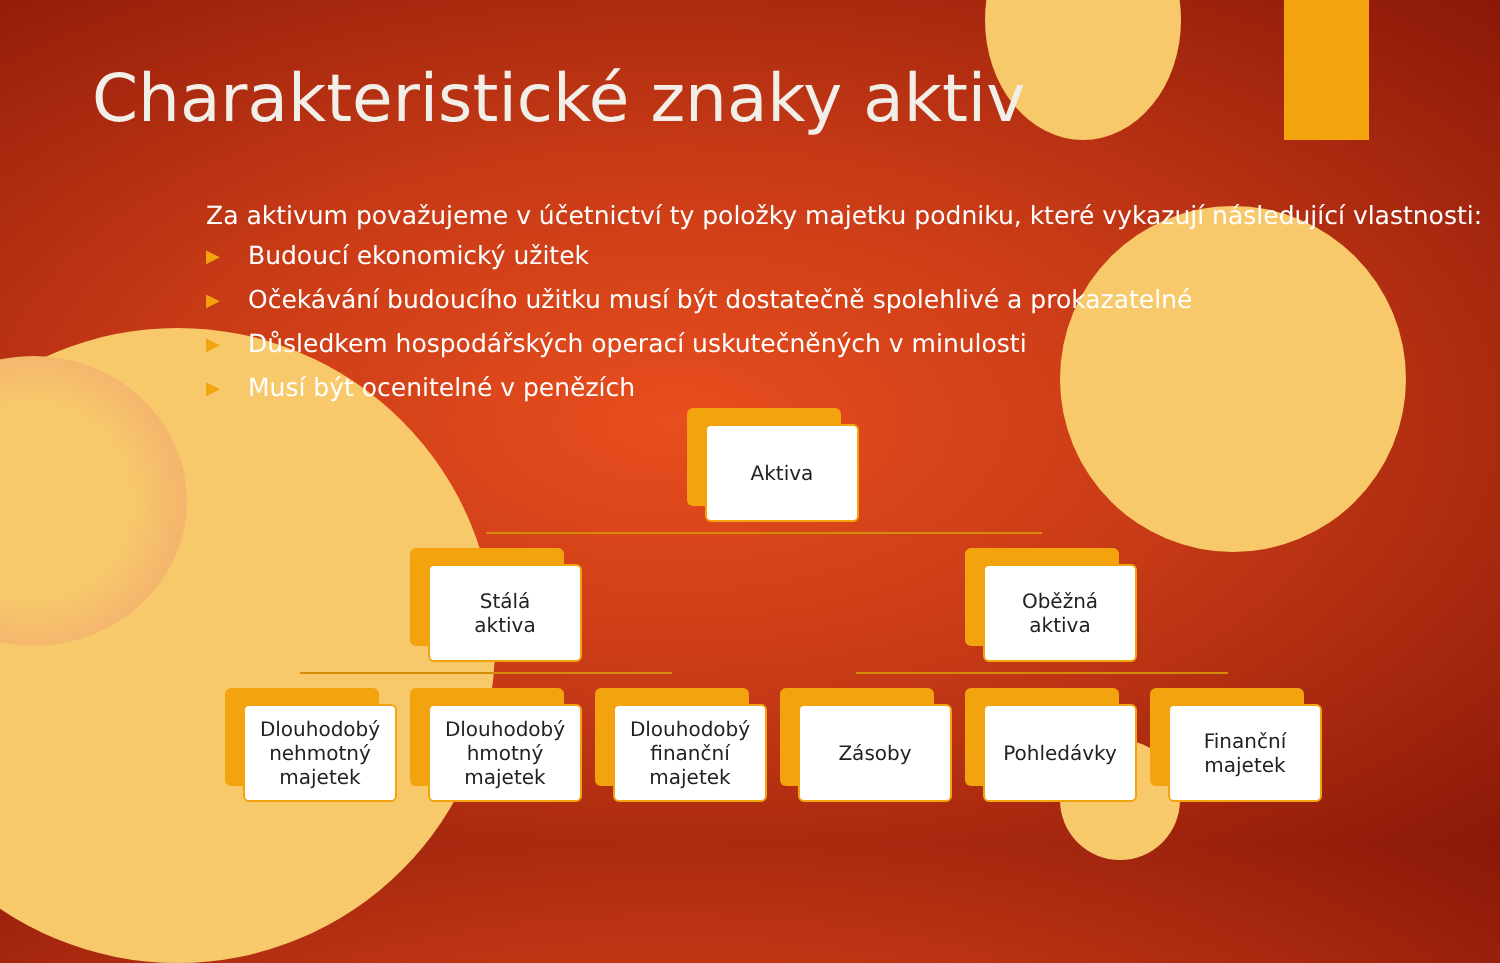Charakteristické znaky aktiv
Za aktivum považujeme v účetnictví ty položky majetku podniku, které vykazují následující vlastnosti:
▶ Budoucí ekonomický užitek
▶ Očekávání budoucího užitku musí být dostatečně spolehlivé a prokazatelné
▶ Důsledkem hospodářských operací uskutečněných v minulosti
▶ Musí být ocenitelné v penězích
Aktiva
Stálá
aktiva
Oběžná
aktiva
Dlouhodobý nehmotný majetek
Dlouhodobý hmotný majetek
Dlouhodobý finanční majetek
Zásoby Pohledávky
Finanční majetek